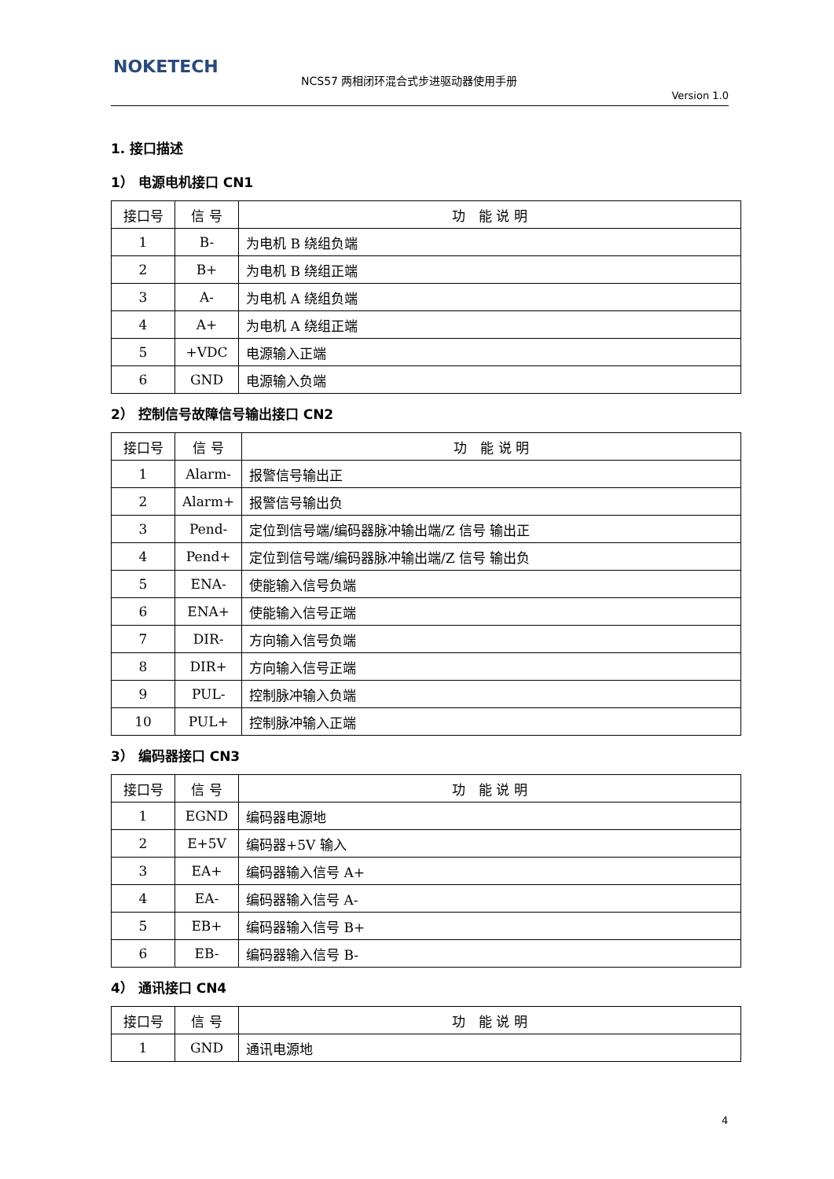NOKETECH
NCS57 两相闭环混合式步进驱动器使用手册
Version 1.0
1. 接口描述
1） 电源电机接口 CN1
| 接口号 | 信 号 | 功 能 说 明 |
| --- | --- | --- |
| 1 | B- | 为电机 B 绕组负端 |
| 2 | B+ | 为电机 B 绕组正端 |
| 3 | A- | 为电机 A 绕组负端 |
| 4 | A+ | 为电机 A 绕组正端 |
| 5 | +VDC | 电源输入正端 |
| 6 | GND | 电源输入负端 |
2） 控制信号故障信号输出接口 CN2
| 接口号 | 信 号 | 功 能 说 明 |
| --- | --- | --- |
| 1 | Alarm- | 报警信号输出正 |
| 2 | Alarm+ | 报警信号输出负 |
| 3 | Pend- | 定位到信号端/编码器脉冲输出端/Z 信号 输出正 |
| 4 | Pend+ | 定位到信号端/编码器脉冲输出端/Z 信号 输出负 |
| 5 | ENA- | 使能输入信号负端 |
| 6 | ENA+ | 使能输入信号正端 |
| 7 | DIR- | 方向输入信号负端 |
| 8 | DIR+ | 方向输入信号正端 |
| 9 | PUL- | 控制脉冲输入负端 |
| 10 | PUL+ | 控制脉冲输入正端 |
3） 编码器接口 CN3
| 接口号 | 信 号 | 功 能 说 明 |
| --- | --- | --- |
| 1 | EGND | 编码器电源地 |
| 2 | E+5V | 编码器+5V 输入 |
| 3 | EA+ | 编码器输入信号 A+ |
| 4 | EA- | 编码器输入信号 A- |
| 5 | EB+ | 编码器输入信号 B+ |
| 6 | EB- | 编码器输入信号 B- |
4） 通讯接口 CN4
| 接口号 | 信 号 | 功 能 说 明 |
| --- | --- | --- |
| 1 | GND | 通讯电源地 |
4